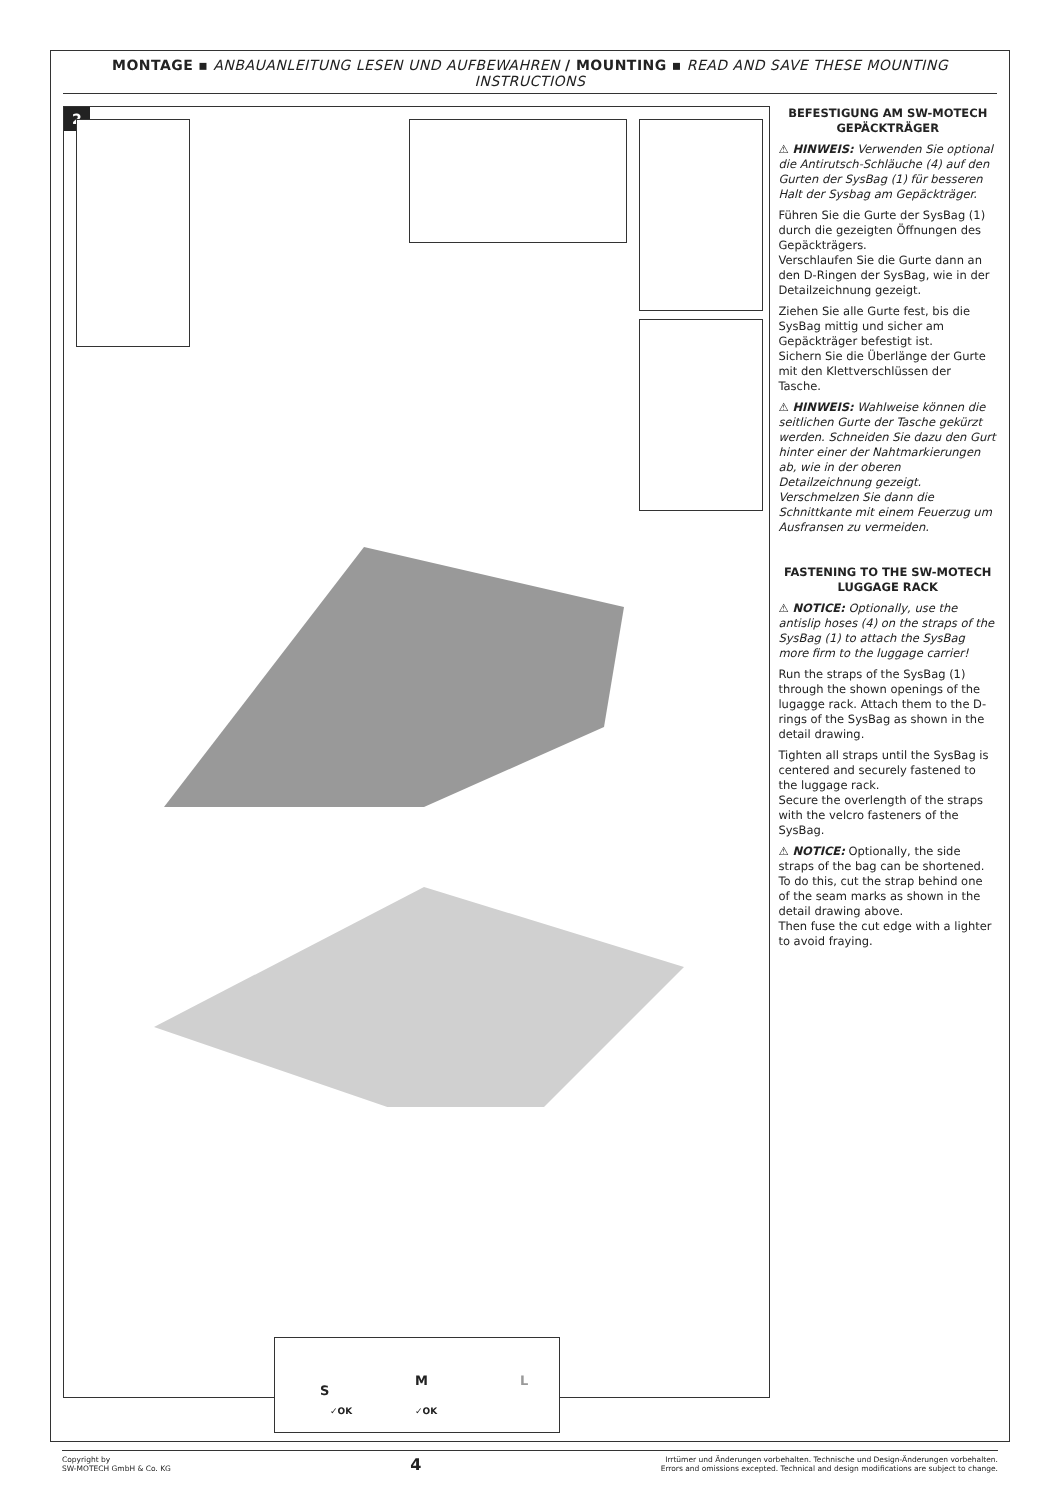MONTAGE ▪ ANBAUANLEITUNG LESEN UND AUFBEWAHREN / MOUNTING ▪ READ AND SAVE THESE MOUNTING INSTRUCTIONS
2
S
✓OK
M
✓OK
L
BEFESTIGUNG AM SW-MOTECH GEPÄCKTRÄGER
⚠ HINWEIS: Verwenden Sie optional die Antirutsch-Schläuche (4) auf den Gurten der SysBag (1) für besseren Halt der Sysbag am Gepäckträger.
Führen Sie die Gurte der SysBag (1) durch die gezeigten Öffnungen des Gepäckträgers.
Verschlaufen Sie die Gurte dann an den D-Ringen der SysBag, wie in der Detailzeichnung gezeigt.
Ziehen Sie alle Gurte fest, bis die SysBag mittig und sicher am Gepäckträger befestigt ist.
Sichern Sie die Überlänge der Gurte mit den Klettverschlüssen der Tasche.
⚠ HINWEIS: Wahlweise können die seitlichen Gurte der Tasche gekürzt werden. Schneiden Sie dazu den Gurt hinter einer der Nahtmarkierungen ab, wie in der oberen Detailzeichnung gezeigt.
Verschmelzen Sie dann die Schnittkante mit einem Feuerzug um Ausfransen zu vermeiden.
FASTENING TO THE SW-MOTECH LUGGAGE RACK
⚠ NOTICE: Optionally, use the antislip hoses (4) on the straps of the SysBag (1) to attach the SysBag more firm to the luggage carrier!
Run the straps of the SysBag (1) through the shown openings of the lugagge rack. Attach them to the D-rings of the SysBag as shown in the detail drawing.
Tighten all straps until the SysBag is centered and securely fastened to the luggage rack.
Secure the overlength of the straps with the velcro fasteners of the SysBag.
⚠ NOTICE: Optionally, the side straps of the bag can be shortened. To do this, cut the strap behind one of the seam marks as shown in the detail drawing above.
Then fuse the cut edge with a lighter to avoid fraying.
Copyright by
SW-MOTECH GmbH & Co. KG
4
Irrtümer und Änderungen vorbehalten. Technische und Design-Änderungen vorbehalten.
Errors and omissions excepted. Technical and design modifications are subject to change.